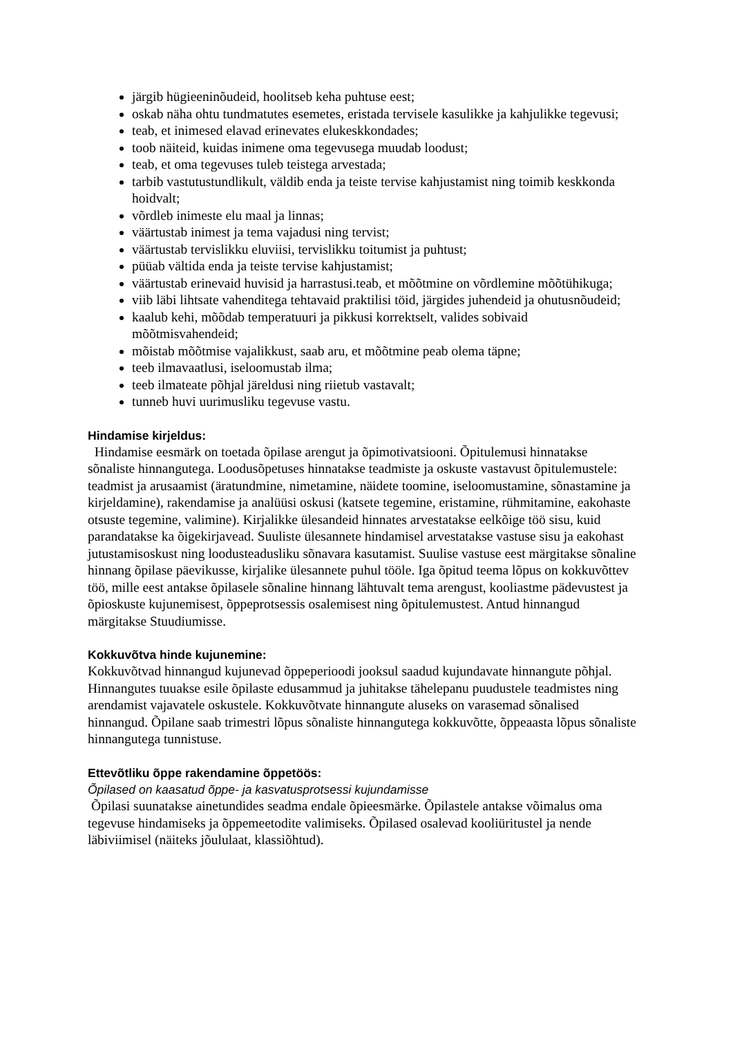järgib hügieeninõudeid, hoolitseb keha puhtuse eest;
oskab näha ohtu tundmatutes esemetes, eristada tervisele kasulikke ja kahjulikke tegevusi;
teab, et inimesed elavad erinevates elukeskkondades;
toob näiteid, kuidas inimene oma tegevusega muudab loodust;
teab, et oma tegevuses tuleb teistega arvestada;
tarbib vastutustundlikult, väldib enda ja teiste tervise kahjustamist ning toimib keskkonda hoidvalt;
võrdleb inimeste elu maal ja linnas;
väärtustab inimest ja tema vajadusi ning tervist;
väärtustab tervislikku eluviisi, tervislikku toitumist ja puhtust;
püüab vältida enda ja teiste tervise kahjustamist;
väärtustab erinevaid huvisid ja harrastusi.teab, et mõõtmine on võrdlemine mõõtühikuga;
viib läbi lihtsate vahenditega tehtavaid praktilisi töid, järgides juhendeid ja ohutusnõudeid;
kaalub kehi, mõõdab temperatuuri ja pikkusi korrektselt, valides sobivaid mõõtmisvahendeid;
mõistab mõõtmise vajalikkust, saab aru, et mõõtmine peab olema täpne;
teeb ilmavaatlusi, iseloomustab ilma;
teeb ilmateate põhjal järeldusi ning riietub vastavalt;
tunneb huvi uurimusliku tegevuse vastu.
Hindamise kirjeldus:
Hindamise eesmärk on toetada õpilase arengut ja õpimotivatsiooni. Õpitulemusi hinnatakse sõnaliste hinnangutega. Loodusõpetuses hinnatakse teadmiste ja oskuste vastavust õpitulemustele: teadmist ja arusaamist (äratundmine, nimetamine, näidete toomine, iseloomustamine, sõnastamine ja kirjeldamine), rakendamise ja analüüsi oskusi (katsete tegemine, eristamine, rühmitamine, eakohaste otsuste tegemine, valimine). Kirjalikke ülesandeid hinnates arvestatakse eelkõige töö sisu, kuid parandatakse ka õigekirjavead. Suuliste ülesannete hindamisel arvestatakse vastuse sisu ja eakohast jutustamisoskust ning loodusteadusliku sõnavara kasutamist. Suulise vastuse eest märgitakse sõnaline hinnang õpilase päevikusse, kirjalike ülesannete puhul tööle. Iga õpitud teema lõpus on kokkuvõttev töö, mille eest antakse õpilasele sõnaline hinnang lähtuvalt tema arengust, kooliastme pädevustest ja õpioskuste kujunemisest, õppeprotsessis osalemisest ning õpitulemustest. Antud hinnangud märgitakse Stuudiumisse.
Kokkuvõtva hinde kujunemine:
Kokkuvõtvad hinnangud kujunevad õppeperioodi jooksul saadud kujundavate hinnangute põhjal. Hinnangutes tuuakse esile õpilaste edusammud ja juhitakse tähelepanu puudustele teadmistes ning arendamist vajavatele oskustele. Kokkuvõtvate hinnangute aluseks on varasemad sõnalised hinnangud. Õpilane saab trimestri lõpus sõnaliste hinnangutega kokkuvõtte, õppeaasta lõpus sõnaliste hinnangutega tunnistuse.
Ettevõtliku õppe rakendamine õppetöös:
Õpilased on kaasatud õppe- ja kasvatusprotsessi kujundamisse
Õpilasi suunatakse ainetundides seadma endale õpieesmärke. Õpilastele antakse võimalus oma tegevuse hindamiseks ja õppemeetodite valimiseks. Õpilased osalevad kooliüritustel ja nende läbiviimisel (näiteks jõululaat, klassiõhtud).